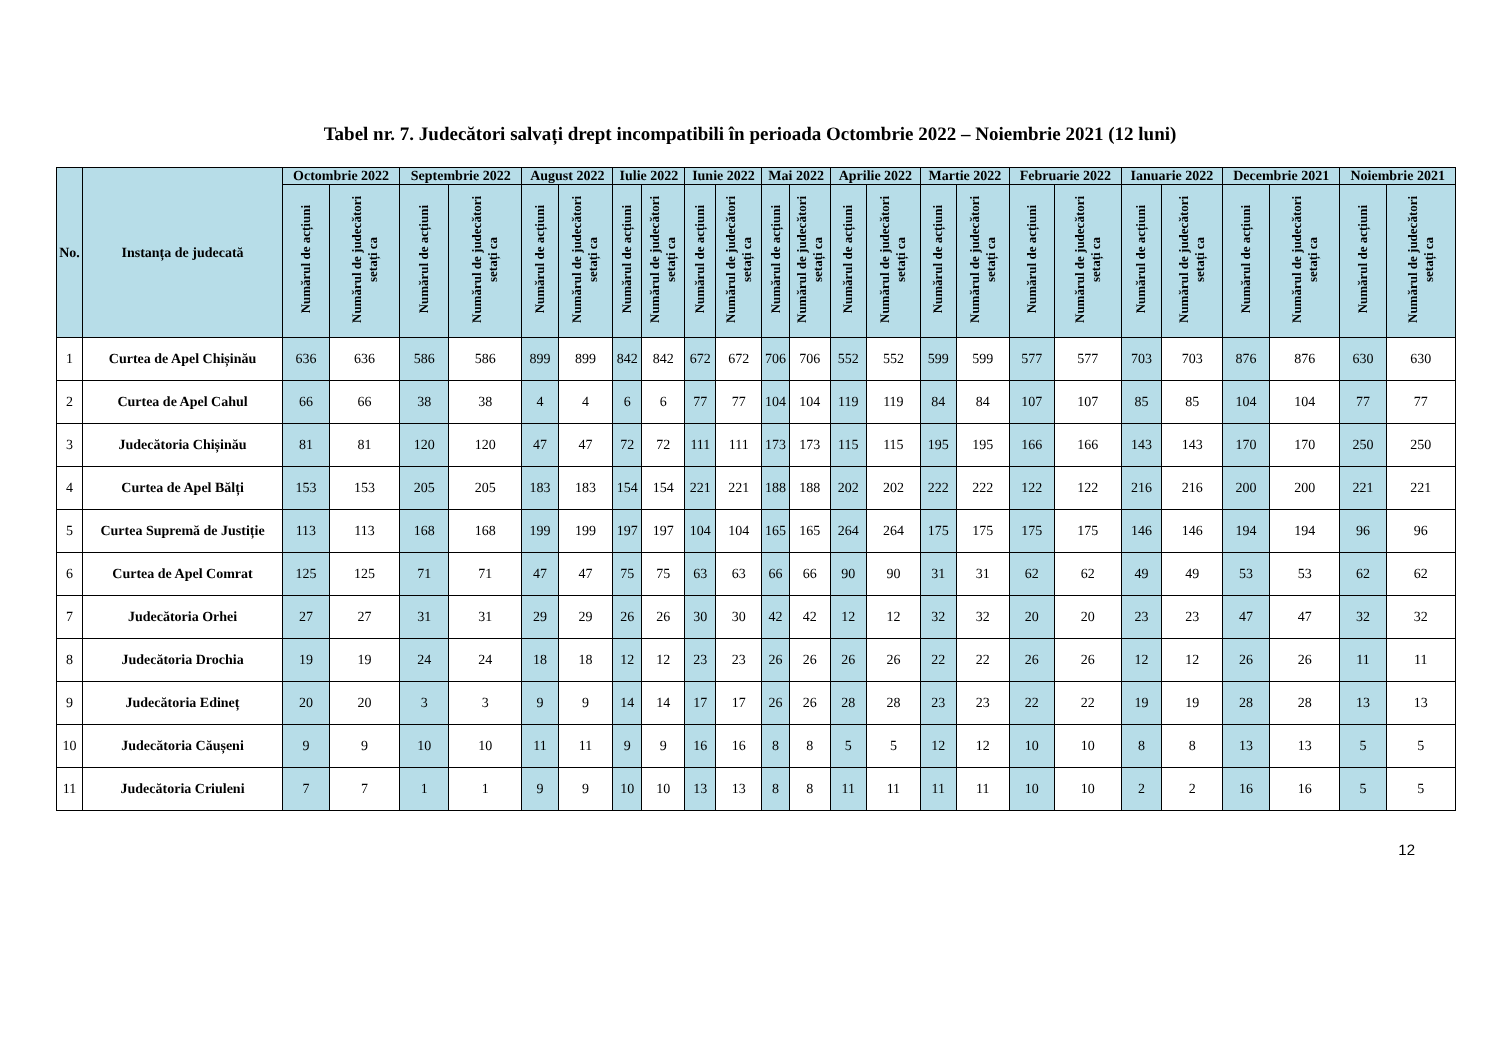Tabel nr. 7. Judecători salvați drept incompatibili în perioada Octombrie 2022 – Noiembrie 2021 (12 luni)
| No. | Instanța de judecată | Octombrie 2022 | | Septembrie 2022 | | August 2022 | | Iulie 2022 | | Iunie 2022 | | Mai 2022 | | Aprilie 2022 | | Martie 2022 | | Februarie 2022 | | Ianuarie 2022 | | Decembrie 2021 | | Noiembrie 2021 | |
| --- | --- | --- | --- | --- | --- | --- | --- | --- | --- | --- | --- | --- | --- | --- | --- | --- | --- | --- | --- | --- | --- | --- | --- | --- | --- |
| | | Numărul de acțiuni | Numărul de judecători setați ca | Numărul de acțiuni | Numărul de judecători setați ca | Numărul de acțiuni | Numărul de judecători setați ca | Numărul de acțiuni | Numărul de judecători setați ca | Numărul de acțiuni | Numărul de judecători setați ca | Numărul de acțiuni | Numărul de judecători setați ca | Numărul de acțiuni | Numărul de judecători setați ca | Numărul de acțiuni | Numărul de judecători setați ca | Numărul de acțiuni | Numărul de judecători setați ca | Numărul de acțiuni | Numărul de judecători setați ca | Numărul de acțiuni | Numărul de judecători setați ca | Numărul de acțiuni | Numărul de judecători setați ca |
| 1 | Curtea de Apel Chișinău | 636 | 636 | 586 | 586 | 899 | 899 | 842 | 842 | 672 | 672 | 706 | 706 | 552 | 552 | 599 | 599 | 577 | 577 | 703 | 703 | 876 | 876 | 630 | 630 |
| 2 | Curtea de Apel Cahul | 66 | 66 | 38 | 38 | 4 | 4 | 6 | 6 | 77 | 77 | 104 | 104 | 119 | 119 | 84 | 84 | 107 | 107 | 85 | 85 | 104 | 104 | 77 | 77 |
| 3 | Judecătoria Chișinău | 81 | 81 | 120 | 120 | 47 | 47 | 72 | 72 | 111 | 111 | 173 | 173 | 115 | 115 | 195 | 195 | 166 | 166 | 143 | 143 | 170 | 170 | 250 | 250 |
| 4 | Curtea de Apel Bălți | 153 | 153 | 205 | 205 | 183 | 183 | 154 | 154 | 221 | 221 | 188 | 188 | 202 | 202 | 222 | 222 | 122 | 122 | 216 | 216 | 200 | 200 | 221 | 221 |
| 5 | Curtea Supremă de Justiție | 113 | 113 | 168 | 168 | 199 | 199 | 197 | 197 | 104 | 104 | 165 | 165 | 264 | 264 | 175 | 175 | 175 | 175 | 146 | 146 | 194 | 194 | 96 | 96 |
| 6 | Curtea de Apel Comrat | 125 | 125 | 71 | 71 | 47 | 47 | 75 | 75 | 63 | 63 | 66 | 66 | 90 | 90 | 31 | 31 | 62 | 62 | 49 | 49 | 53 | 53 | 62 | 62 |
| 7 | Judecătoria Orhei | 27 | 27 | 31 | 31 | 29 | 29 | 26 | 26 | 30 | 30 | 42 | 42 | 12 | 12 | 32 | 32 | 20 | 20 | 23 | 23 | 47 | 47 | 32 | 32 |
| 8 | Judecătoria Drochia | 19 | 19 | 24 | 24 | 18 | 18 | 12 | 12 | 23 | 23 | 26 | 26 | 26 | 26 | 22 | 22 | 26 | 26 | 12 | 12 | 26 | 26 | 11 | 11 |
| 9 | Judecătoria Edineț | 20 | 20 | 3 | 3 | 9 | 9 | 14 | 14 | 17 | 17 | 26 | 26 | 28 | 28 | 23 | 23 | 22 | 22 | 19 | 19 | 28 | 28 | 13 | 13 |
| 10 | Judecătoria Căușeni | 9 | 9 | 10 | 10 | 11 | 11 | 9 | 9 | 16 | 16 | 8 | 8 | 5 | 5 | 12 | 12 | 10 | 10 | 8 | 8 | 13 | 13 | 5 | 5 |
| 11 | Judecătoria Criuleni | 7 | 7 | 1 | 1 | 9 | 9 | 10 | 10 | 13 | 13 | 8 | 8 | 11 | 11 | 11 | 11 | 10 | 10 | 2 | 2 | 16 | 16 | 5 | 5 |
12